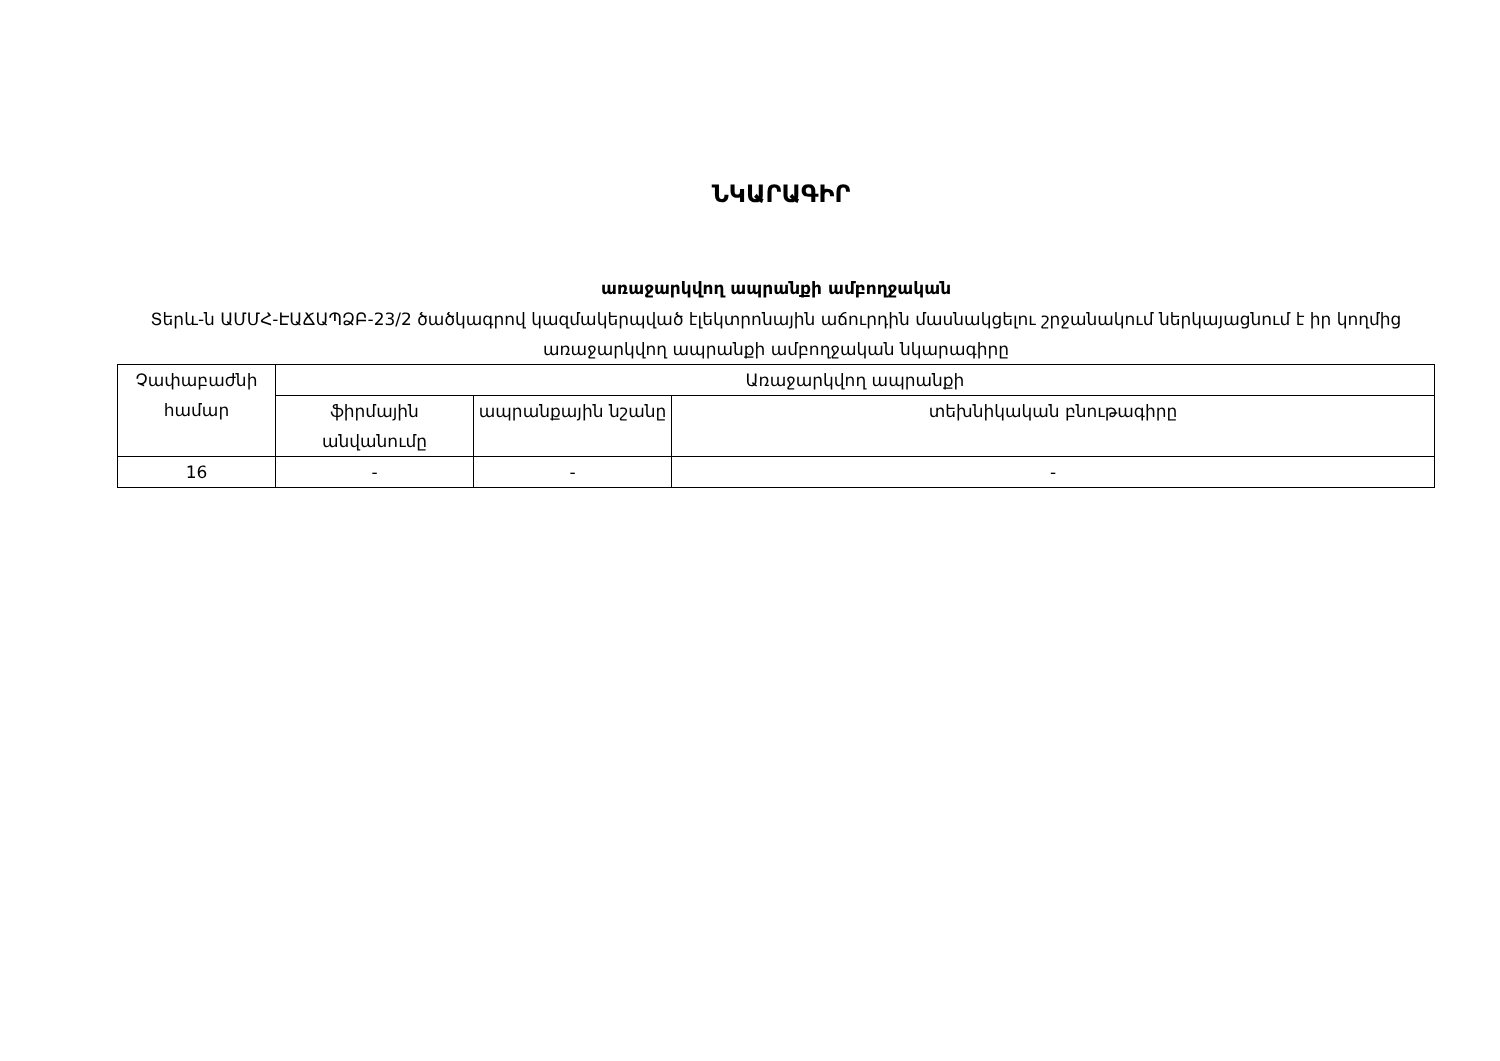ՆԿԱՐԱԳԻՐ
առաջարկվող ապրանքի ամբողջական
Տերև-ն ԱՄՄՀ-ԷԱՃԱՊՁԲ-23/2 ծածկագրով կազմակերպված էլեկտրոնային աճուրդին մասնակցելու շրջանակում ներկայացնում է իր կողմից առաջարկվող ապրանքի ամբողջական նկարագիրը
| Չափաբաժնի համար | Առաջարկվող ապրանքի | | |
| --- | --- | --- | --- |
| | ֆիրմային անվանումը | ապրանքային նշանը | տեխնիկական բնութագիրը |
| 16 | - | - | - |